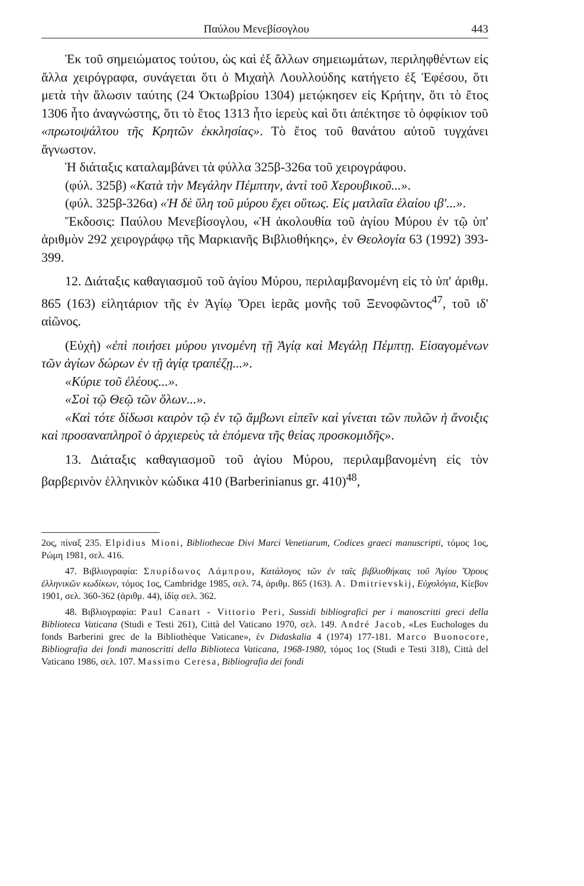Παύλου Μενεβίσογλου 443
Ἐκ τοῦ σημειώματος τούτου, ὡς καὶ ἐξ ἄλλων σημειωμάτων, περιληφθέντων εἰς ἄλλα χειρόγραφα, συνάγεται ὅτι ὁ Μιχαὴλ Λουλλούδης κατήγετο ἐξ Ἐφέσου, ὅτι μετὰ τὴν ἅλωσιν ταύτης (24 Ὀκτωβρίου 1304) μετῴκησεν εἰς Κρήτην, ὅτι τὸ ἔτος 1306 ἦτο ἀναγνώστης, ὅτι τὸ ἔτος 1313 ἦτο ἱερεὺς καὶ ὅτι ἀπέκτησε τὸ ὀφφίκιον τοῦ «πρωτοψάλτου τῆς Κρητῶν ἐκκλησίας». Τὸ ἔτος τοῦ θανάτου αὐτοῦ τυγχάνει ἄγνωστον.
Ἡ διάταξις καταλαμβάνει τὰ φύλλα 325β-326α τοῦ χειρογράφου.
(φύλ. 325β) «Κατὰ τὴν Μεγάλην Πέμπτην, ἀντὶ τοῦ Χερουβικοῦ...».
(φύλ. 325β-326α) «Ἡ δὲ ὕλη τοῦ μύρου ἔχει οὕτως. Εἰς ματλαῖα ἐλαίου ιβ'...».
Ἔκδοσις: Παύλου Μενεβίσογλου, «Ἡ ἀκολουθία τοῦ ἁγίου Μύρου ἐν τῷ ὑπ' ἀριθμὸν 292 χειρογράφῳ τῆς Μαρκιανῆς Βιβλιοθήκης», ἐν Θεολογία 63 (1992) 393-399.
12. Διάταξις καθαγιασμοῦ τοῦ ἁγίου Μύρου, περιλαμβανομένη εἰς τὸ ὑπ' ἀριθμ. 865 (163) εἰλητάριον τῆς ἐν Ἁγίῳ Ὄρει ἱερᾶς μονῆς τοῦ Ξενοφῶντος<sup>47</sup>, τοῦ ιδ' αἰῶνος.
(Εὐχὴ) «ἐπὶ ποιήσει μύρου γινομένη τῇ Ἁγίᾳ καὶ Μεγάλῃ Πέμπτῃ. Εἰσαγομένων τῶν ἁγίων δώρων ἐν τῇ ἁγίᾳ τραπέζῃ...».
«Κύριε τοῦ ἐλέους...».
«Σοὶ τῷ Θεῷ τῶν ὅλων...».
«Καὶ τότε δίδωσι καιρὸν τῷ ἐν τῷ ἄμβωνι εἰπεῖν καὶ γίνεται τῶν πυλῶν ἡ ἄνοιξις καὶ προσαναπληροῖ ὁ ἀρχιερεὺς τὰ ἑπόμενα τῆς θείας προσκομιδῆς».
13. Διάταξις καθαγιασμοῦ τοῦ ἁγίου Μύρου, περιλαμβανομένη εἰς τὸν βαρβερινὸν ἑλληνικὸν κώδικα 410 (Barberinianus gr. 410)<sup>48</sup>,
2ος, πίναξ 235. Elpidius Mioni, Bibliothecae Divi Marci Venetiarum, Codices graeci manuscripti, τόμος 1ος, Ρώμη 1981, σελ. 416.
47. Βιβλιογραφία: Σπυρίδωνος Λάμπρου, Κατάλογος τῶν ἐν ταῖς βιβλιοθήκαις τοῦ Ἁγίου Ὄρους ἑλληνικῶν κωδίκων, τόμος 1ος, Cambridge 1985, σελ. 74, ἀριθμ. 865 (163). A. Dmitrievskij, Εὐχολόγια, Κίεβον 1901, σελ. 360-362 (ἀριθμ. 44), ἰδίᾳ σελ. 362.
48. Βιβλιογραφία: Paul Canart - Vittorio Peri, Sussidi bibliografici per i manoscritti greci della Biblioteca Vaticana (Studi e Testi 261), Città del Vaticano 1970, σελ. 149. André Jacob, «Les Euchologes du fonds Barberini grec de la Bibliothèque Vaticane», ἐν Didaskalia 4 (1974) 177-181. Marco Buonocore, Bibliografia dei fondi manoscritti della Biblioteca Vaticana, 1968-1980, τόμος 1ος (Studi e Testi 318), Città del Vaticano 1986, σελ. 107. Massimo Ceresa, Bibliografia dei fondi